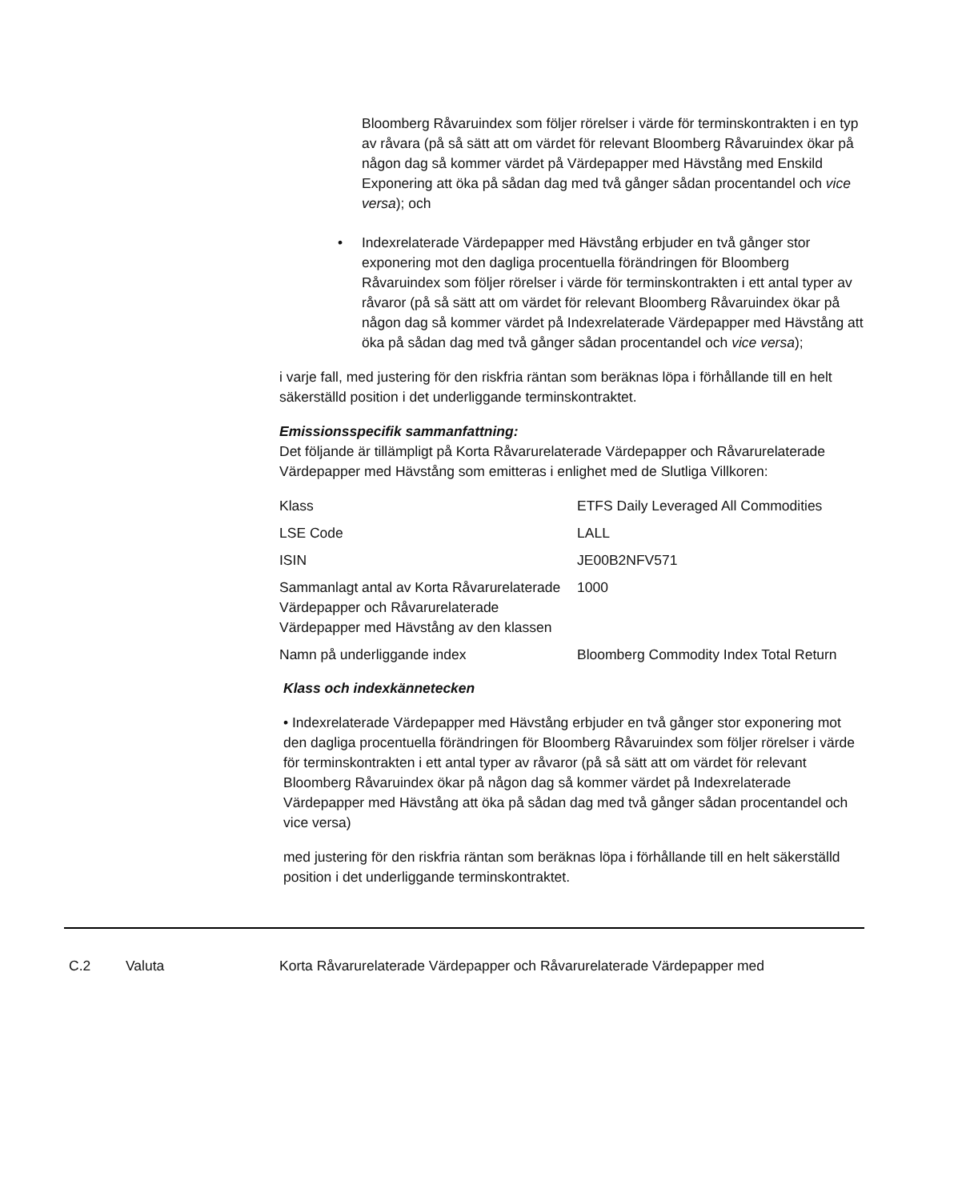Bloomberg Råvaruindex som följer rörelser i värde för terminskontrakten i en typ av råvara (på så sätt att om värdet för relevant Bloomberg Råvaruindex ökar på någon dag så kommer värdet på Värdepapper med Hävstång med Enskild Exponering att öka på sådan dag med två gånger sådan procentandel och vice versa); och
• Indexrelaterade Värdepapper med Hävstång erbjuder en två gånger stor exponering mot den dagliga procentuella förändringen för Bloomberg Råvaruindex som följer rörelser i värde för terminskontrakten i ett antal typer av råvaror (på så sätt att om värdet för relevant Bloomberg Råvaruindex ökar på någon dag så kommer värdet på Indexrelaterade Värdepapper med Hävstång att öka på sådan dag med två gånger sådan procentandel och vice versa);
i varje fall, med justering för den riskfria räntan som beräknas löpa i förhållande till en helt säkerställd position i det underliggande terminskontraktet.
Emissionsspecifik sammanfattning:
Det följande är tillämpligt på Korta Råvarurelaterade Värdepapper och Råvarurelaterade Värdepapper med Hävstång som emitteras i enlighet med de Slutliga Villkoren:
| Klass | ETFS Daily Leveraged All Commodities |
| LSE Code | LALL |
| ISIN | JE00B2NFV571 |
| Sammanlagt antal av Korta Råvarurelaterade Värdepapper och Råvarurelaterade Värdepapper med Hävstång av den klassen | 1000 |
| Namn på underliggande index | Bloomberg Commodity Index Total Return |
Klass och indexkännetecken
• Indexrelaterade Värdepapper med Hävstång erbjuder en två gånger stor exponering mot den dagliga procentuella förändringen för Bloomberg Råvaruindex som följer rörelser i värde för terminskontrakten i ett antal typer av råvaror (på så sätt att om värdet för relevant Bloomberg Råvaruindex ökar på någon dag så kommer värdet på Indexrelaterade Värdepapper med Hävstång att öka på sådan dag med två gånger sådan procentandel och vice versa)
med justering för den riskfria räntan som beräknas löpa i förhållande till en helt säkerställd position i det underliggande terminskontraktet.
C.2 Valuta Korta Råvarurelaterade Värdepapper och Råvarurelaterade Värdepapper med